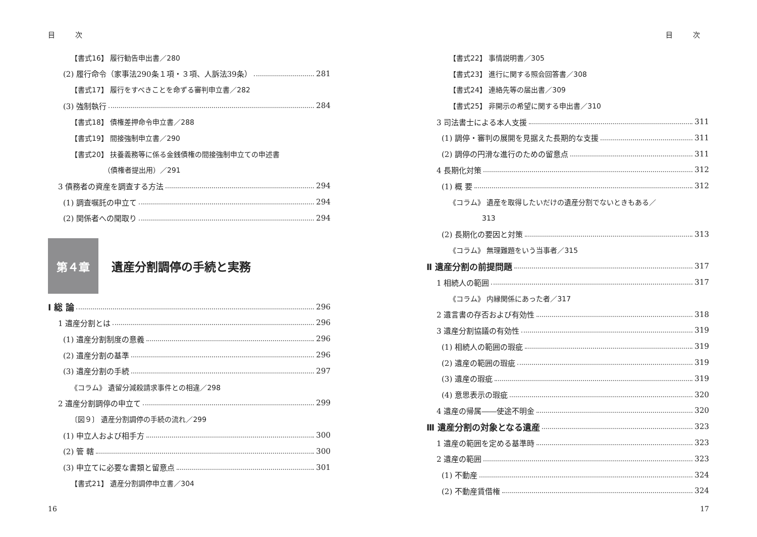目 次
【書式16】 履行勧告申出書／280
(2) 履行命令（家事法290条１項・３項、人訴法39条） 281
【書式17】 履行をすべきことを命ずる審判申立書／282
(3) 強制執行 284
【書式18】 債権差押命令申立書／288
【書式19】 間接強制申立書／290
【書式20】 扶養義務等に係る金銭債権の間接強制申立ての申述書
（債権者提出用）／291
3 債務者の資産を調査する方法 294
(1) 調査嘱託の申立て 294
(2) 関係者への聞取り 294
第４章
遺産分割調停の手続と実務
Ⅰ 総 論 296
1 遺産分割とは 296
(1) 遺産分割制度の意義 296
(2) 遺産分割の基準 296
(3) 遺産分割の手続 297
《コラム》 遺留分減殺請求事件との相違／298
2 遺産分割調停の申立て 299
〔図９〕 遺産分割調停の手続の流れ／299
(1) 申立人および相手方 300
(2) 管 轄 300
(3) 申立てに必要な書類と留意点 301
【書式21】 遺産分割調停申立書／304
16
目 次
【書式22】 事情説明書／305
【書式23】 進行に関する照会回答書／308
【書式24】 連絡先等の届出書／309
【書式25】 非開示の希望に関する申出書／310
3 司法書士による本人支援 311
(1) 調停・審判の展開を見据えた長期的な支援 311
(2) 調停の円滑な進行のための留意点 311
4 長期化対策 312
(1) 概 要 312
《コラム》 遺産を取得したいだけの遺産分割でないときもある／
313
(2) 長期化の要因と対策 313
《コラム》 無理難題をいう当事者／315
Ⅱ 遺産分割の前提問題 317
1 相続人の範囲 317
《コラム》 内縁関係にあった者／317
2 遺言書の存否および有効性 318
3 遺産分割協議の有効性 319
(1) 相続人の範囲の瑕疵 319
(2) 遺産の範囲の瑕疵 319
(3) 遺産の瑕疵 319
(4) 意思表示の瑕疵 320
4 遺産の帰属――使途不明金 320
Ⅲ 遺産分割の対象となる遺産 323
1 遺産の範囲を定める基準時 323
2 遺産の範囲 323
(1) 不動産 324
(2) 不動産賃借権 324
17